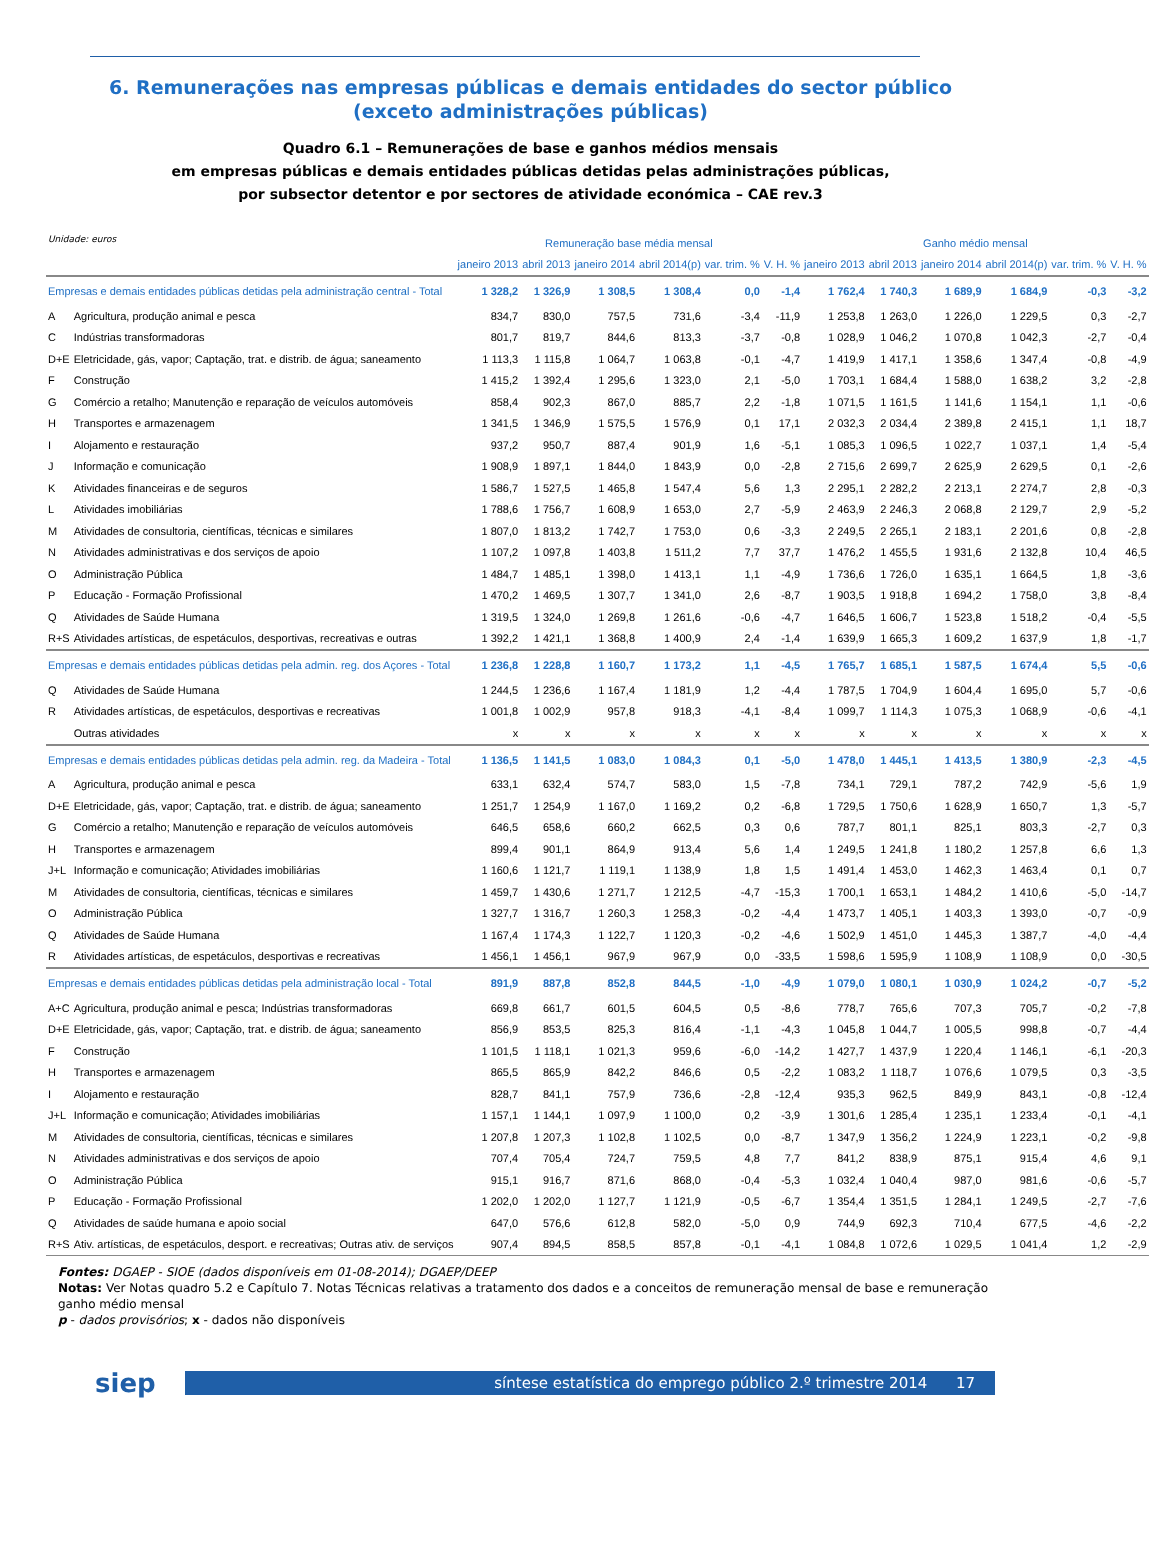6. Remunerações nas empresas públicas e demais entidades do sector público
(exceto administrações públicas)
Quadro 6.1 – Remunerações de base e ganhos médios mensais
em empresas públicas e demais entidades públicas detidas pelas administrações públicas,
por subsector detentor e por sectores de atividade económica – CAE rev.3
Unidade: euros
| | | Remuneração base média mensal | | | | | | Ganho médio mensal | | | | | |
| --- | --- | --- | --- | --- | --- | --- | --- | --- | --- | --- | --- | --- | --- |
| | | janeiro 2013 | abril 2013 | janeiro 2014 | abril 2014(p) | var. trim. % | V. H. % | janeiro 2013 | abril 2013 | janeiro 2014 | abril 2014(p) | var. trim. % | V. H. % |
| Empresas e demais entidades públicas detidas pela administração central - Total | | 1 328,2 | 1 326,9 | 1 308,5 | 1 308,4 | 0,0 | -1,4 | 1 762,4 | 1 740,3 | 1 689,9 | 1 684,9 | -0,3 | -3,2 |
| A | Agricultura, produção animal e pesca | 834,7 | 830,0 | 757,5 | 731,6 | -3,4 | -11,9 | 1 253,8 | 1 263,0 | 1 226,0 | 1 229,5 | 0,3 | -2,7 |
| C | Indústrias transformadoras | 801,7 | 819,7 | 844,6 | 813,3 | -3,7 | -0,8 | 1 028,9 | 1 046,2 | 1 070,8 | 1 042,3 | -2,7 | -0,4 |
| D+E | Eletricidade, gás, vapor; Captação, trat. e distrib. de água; saneamento | 1 113,3 | 1 115,8 | 1 064,7 | 1 063,8 | -0,1 | -4,7 | 1 419,9 | 1 417,1 | 1 358,6 | 1 347,4 | -0,8 | -4,9 |
| F | Construção | 1 415,2 | 1 392,4 | 1 295,6 | 1 323,0 | 2,1 | -5,0 | 1 703,1 | 1 684,4 | 1 588,0 | 1 638,2 | 3,2 | -2,8 |
| G | Comércio a retalho; Manutenção e reparação de veículos automóveis | 858,4 | 902,3 | 867,0 | 885,7 | 2,2 | -1,8 | 1 071,5 | 1 161,5 | 1 141,6 | 1 154,1 | 1,1 | -0,6 |
| H | Transportes e armazenagem | 1 341,5 | 1 346,9 | 1 575,5 | 1 576,9 | 0,1 | 17,1 | 2 032,3 | 2 034,4 | 2 389,8 | 2 415,1 | 1,1 | 18,7 |
| I | Alojamento e restauração | 937,2 | 950,7 | 887,4 | 901,9 | 1,6 | -5,1 | 1 085,3 | 1 096,5 | 1 022,7 | 1 037,1 | 1,4 | -5,4 |
| J | Informação e comunicação | 1 908,9 | 1 897,1 | 1 844,0 | 1 843,9 | 0,0 | -2,8 | 2 715,6 | 2 699,7 | 2 625,9 | 2 629,5 | 0,1 | -2,6 |
| K | Atividades financeiras e de seguros | 1 586,7 | 1 527,5 | 1 465,8 | 1 547,4 | 5,6 | 1,3 | 2 295,1 | 2 282,2 | 2 213,1 | 2 274,7 | 2,8 | -0,3 |
| L | Atividades imobiliárias | 1 788,6 | 1 756,7 | 1 608,9 | 1 653,0 | 2,7 | -5,9 | 2 463,9 | 2 246,3 | 2 068,8 | 2 129,7 | 2,9 | -5,2 |
| M | Atividades de consultoria, científicas, técnicas e similares | 1 807,0 | 1 813,2 | 1 742,7 | 1 753,0 | 0,6 | -3,3 | 2 249,5 | 2 265,1 | 2 183,1 | 2 201,6 | 0,8 | -2,8 |
| N | Atividades administrativas e dos serviços de apoio | 1 107,2 | 1 097,8 | 1 403,8 | 1 511,2 | 7,7 | 37,7 | 1 476,2 | 1 455,5 | 1 931,6 | 2 132,8 | 10,4 | 46,5 |
| O | Administração Pública | 1 484,7 | 1 485,1 | 1 398,0 | 1 413,1 | 1,1 | -4,9 | 1 736,6 | 1 726,0 | 1 635,1 | 1 664,5 | 1,8 | -3,6 |
| P | Educação - Formação Profissional | 1 470,2 | 1 469,5 | 1 307,7 | 1 341,0 | 2,6 | -8,7 | 1 903,5 | 1 918,8 | 1 694,2 | 1 758,0 | 3,8 | -8,4 |
| Q | Atividades de Saúde Humana | 1 319,5 | 1 324,0 | 1 269,8 | 1 261,6 | -0,6 | -4,7 | 1 646,5 | 1 606,7 | 1 523,8 | 1 518,2 | -0,4 | -5,5 |
| R+S | Atividades artísticas, de espetáculos, desportivas, recreativas e outras | 1 392,2 | 1 421,1 | 1 368,8 | 1 400,9 | 2,4 | -1,4 | 1 639,9 | 1 665,3 | 1 609,2 | 1 637,9 | 1,8 | -1,7 |
| Empresas e demais entidades públicas detidas pela admin. reg. dos Açores - Total | | 1 236,8 | 1 228,8 | 1 160,7 | 1 173,2 | 1,1 | -4,5 | 1 765,7 | 1 685,1 | 1 587,5 | 1 674,4 | 5,5 | -0,6 |
| Q | Atividades de Saúde Humana | 1 244,5 | 1 236,6 | 1 167,4 | 1 181,9 | 1,2 | -4,4 | 1 787,5 | 1 704,9 | 1 604,4 | 1 695,0 | 5,7 | -0,6 |
| R | Atividades artísticas, de espetáculos, desportivas e recreativas | 1 001,8 | 1 002,9 | 957,8 | 918,3 | -4,1 | -8,4 | 1 099,7 | 1 114,3 | 1 075,3 | 1 068,9 | -0,6 | -4,1 |
| | Outras atividades | x | x | x | x | x | x | x | x | x | x | x | x |
| Empresas e demais entidades públicas detidas pela admin. reg. da Madeira - Total | | 1 136,5 | 1 141,5 | 1 083,0 | 1 084,3 | 0,1 | -5,0 | 1 478,0 | 1 445,1 | 1 413,5 | 1 380,9 | -2,3 | -4,5 |
| A | Agricultura, produção animal e pesca | 633,1 | 632,4 | 574,7 | 583,0 | 1,5 | -7,8 | 734,1 | 729,1 | 787,2 | 742,9 | -5,6 | 1,9 |
| D+E | Eletricidade, gás, vapor; Captação, trat. e distrib. de água; saneamento | 1 251,7 | 1 254,9 | 1 167,0 | 1 169,2 | 0,2 | -6,8 | 1 729,5 | 1 750,6 | 1 628,9 | 1 650,7 | 1,3 | -5,7 |
| G | Comércio a retalho; Manutenção e reparação de veículos automóveis | 646,5 | 658,6 | 660,2 | 662,5 | 0,3 | 0,6 | 787,7 | 801,1 | 825,1 | 803,3 | -2,7 | 0,3 |
| H | Transportes e armazenagem | 899,4 | 901,1 | 864,9 | 913,4 | 5,6 | 1,4 | 1 249,5 | 1 241,8 | 1 180,2 | 1 257,8 | 6,6 | 1,3 |
| J+L | Informação e comunicação; Atividades imobiliárias | 1 160,6 | 1 121,7 | 1 119,1 | 1 138,9 | 1,8 | 1,5 | 1 491,4 | 1 453,0 | 1 462,3 | 1 463,4 | 0,1 | 0,7 |
| M | Atividades de consultoria, científicas, técnicas e similares | 1 459,7 | 1 430,6 | 1 271,7 | 1 212,5 | -4,7 | -15,3 | 1 700,1 | 1 653,1 | 1 484,2 | 1 410,6 | -5,0 | -14,7 |
| O | Administração Pública | 1 327,7 | 1 316,7 | 1 260,3 | 1 258,3 | -0,2 | -4,4 | 1 473,7 | 1 405,1 | 1 403,3 | 1 393,0 | -0,7 | -0,9 |
| Q | Atividades de Saúde Humana | 1 167,4 | 1 174,3 | 1 122,7 | 1 120,3 | -0,2 | -4,6 | 1 502,9 | 1 451,0 | 1 445,3 | 1 387,7 | -4,0 | -4,4 |
| R | Atividades artísticas, de espetáculos, desportivas e recreativas | 1 456,1 | 1 456,1 | 967,9 | 967,9 | 0,0 | -33,5 | 1 598,6 | 1 595,9 | 1 108,9 | 1 108,9 | 0,0 | -30,5 |
| Empresas e demais entidades públicas detidas pela administração local - Total | | 891,9 | 887,8 | 852,8 | 844,5 | -1,0 | -4,9 | 1 079,0 | 1 080,1 | 1 030,9 | 1 024,2 | -0,7 | -5,2 |
| A+C | Agricultura, produção animal e pesca; Indústrias transformadoras | 669,8 | 661,7 | 601,5 | 604,5 | 0,5 | -8,6 | 778,7 | 765,6 | 707,3 | 705,7 | -0,2 | -7,8 |
| D+E | Eletricidade, gás, vapor; Captação, trat. e distrib. de água; saneamento | 856,9 | 853,5 | 825,3 | 816,4 | -1,1 | -4,3 | 1 045,8 | 1 044,7 | 1 005,5 | 998,8 | -0,7 | -4,4 |
| F | Construção | 1 101,5 | 1 118,1 | 1 021,3 | 959,6 | -6,0 | -14,2 | 1 427,7 | 1 437,9 | 1 220,4 | 1 146,1 | -6,1 | -20,3 |
| H | Transportes e armazenagem | 865,5 | 865,9 | 842,2 | 846,6 | 0,5 | -2,2 | 1 083,2 | 1 118,7 | 1 076,6 | 1 079,5 | 0,3 | -3,5 |
| I | Alojamento e restauração | 828,7 | 841,1 | 757,9 | 736,6 | -2,8 | -12,4 | 935,3 | 962,5 | 849,9 | 843,1 | -0,8 | -12,4 |
| J+L | Informação e comunicação; Atividades imobiliárias | 1 157,1 | 1 144,1 | 1 097,9 | 1 100,0 | 0,2 | -3,9 | 1 301,6 | 1 285,4 | 1 235,1 | 1 233,4 | -0,1 | -4,1 |
| M | Atividades de consultoria, científicas, técnicas e similares | 1 207,8 | 1 207,3 | 1 102,8 | 1 102,5 | 0,0 | -8,7 | 1 347,9 | 1 356,2 | 1 224,9 | 1 223,1 | -0,2 | -9,8 |
| N | Atividades administrativas e dos serviços de apoio | 707,4 | 705,4 | 724,7 | 759,5 | 4,8 | 7,7 | 841,2 | 838,9 | 875,1 | 915,4 | 4,6 | 9,1 |
| O | Administração Pública | 915,1 | 916,7 | 871,6 | 868,0 | -0,4 | -5,3 | 1 032,4 | 1 040,4 | 987,0 | 981,6 | -0,6 | -5,7 |
| P | Educação - Formação Profissional | 1 202,0 | 1 202,0 | 1 127,7 | 1 121,9 | -0,5 | -6,7 | 1 354,4 | 1 351,5 | 1 284,1 | 1 249,5 | -2,7 | -7,6 |
| Q | Atividades de saúde humana e apoio social | 647,0 | 576,6 | 612,8 | 582,0 | -5,0 | 0,9 | 744,9 | 692,3 | 710,4 | 677,5 | -4,6 | -2,2 |
| R+S | Ativ. artísticas, de espetáculos, desport. e recreativas; Outras ativ. de serviços | 907,4 | 894,5 | 858,5 | 857,8 | -0,1 | -4,1 | 1 084,8 | 1 072,6 | 1 029,5 | 1 041,4 | 1,2 | -2,9 |
Fontes: DGAEP - SIOE (dados disponíveis em 01-08-2014); DGAEP/DEEP
Notas: Ver Notas quadro 5.2 e Capítulo 7. Notas Técnicas relativas a tratamento dos dados e a conceitos de remuneração mensal de base e remuneração ganho médio mensal
p - dados provisórios; x - dados não disponíveis
siep
síntese estatística do emprego público 2.º trimestre 2014 17